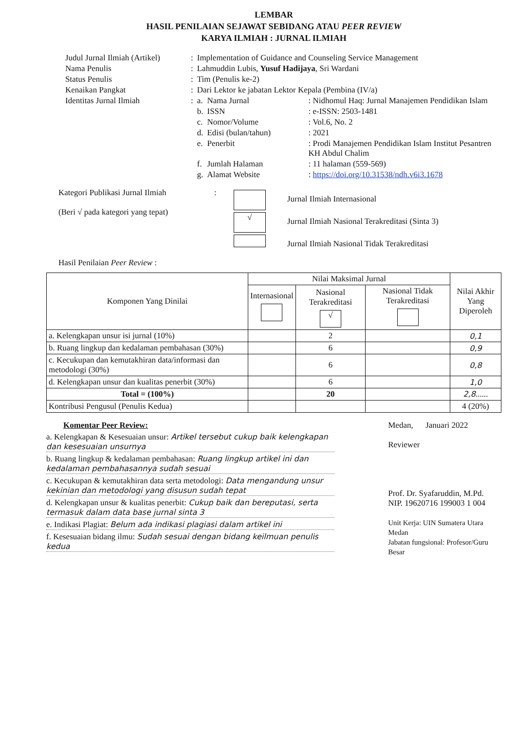LEMBAR
HASIL PENILAIAN SEJAWAT SEBIDANG ATAU PEER REVIEW
KARYA ILMIAH : JURNAL ILMIAH
| Judul Jurnal Ilmiah (Artikel) | : | Implementation of Guidance and Counseling Service Management | | |
| Nama Penulis | : | Lahmuddin Lubis, Yusuf Hadijaya , Sri Wardani | | |
| Status Penulis | : | Tim (Penulis ke-2) | | |
| Kenaikan Pangkat | : | Dari Lektor ke jabatan Lektor Kepala (Pembina (IV/a) | | |
| Identitas Jurnal Ilmiah | : | a. | Nama Jurnal | : Nidhomul Haq: Jurnal Manajemen Pendidikan Islam |
| | | b. | ISSN | : e-ISSN: 2503-1481 |
| | | c. | Nomor/Volume | : Vol.6, No. 2 |
| | | d. | Edisi (bulan/tahun) | : 2021 |
| | | e. | Penerbit | : Prodi Manajemen Pendidikan Islam Institut Pesantren KH Abdul Chalim |
| | | f. | Jumlah Halaman | : 11 halaman (559-569) |
| | | g. | Alamat Website | : https://doi.org/10.31538/ndh.v6i3.1678 |
Kategori Publikasi Jurnal Ilmiah
(Beri √ pada kategori yang tepat)
:
√
Jurnal Ilmiah Internasional
Jurnal Ilmiah Nasional Terakreditasi (Sinta 3)
Jurnal Ilmiah Nasional Tidak Terakreditasi
Hasil Penilaian Peer Review :
| Komponen Yang Dinilai | Nilai Maksimal Jurnal | | | Nilai Akhir Yang Diperoleh |
| --- | --- | --- | --- | --- |
| | Internasional | Nasional Terakreditasi √ | Nasional Tidak Terakreditasi | |
| a. Kelengkapan unsur isi jurnal (10%) | | 2 | | 0,1 |
| b. Ruang lingkup dan kedalaman pembahasan (30%) | | 6 | | 0,9 |
| c. Kecukupan dan kemutakhiran data/informasi dan metodologi (30%) | | 6 | | 0,8 |
| d. Kelengkapan unsur dan kualitas penerbit (30%) | | 6 | | 1,0 |
| Total = (100%) | | 20 | | 2,8 ...... |
| Kontribusi Pengusul (Penulis Kedua) | | | | 4 (20%) |
Komentar Peer Review:
a. Kelengkapan & Kesesuaian unsur: Artikel tersebut cukup baik kelengkapan dan kesesuaian unsurnya
b. Ruang lingkup & kedalaman pembahasan: Ruang lingkup artikel ini dan kedalaman pembahasannya sudah sesuai
c. Kecukupan & kemutakhiran data serta metodologi: Data mengandung unsur kekinian dan metodologi yang disusun sudah tepat
d. Kelengkapan unsur & kualitas penerbit: Cukup baik dan bereputasi, serta termasuk dalam data base jurnal sinta 3
e. Indikasi Plagiat: Belum ada indikasi plagiasi dalam artikel ini
f. Kesesuaian bidang ilmu: Sudah sesuai dengan bidang keilmuan penulis kedua
Medan, Januari 2022
Reviewer
Prof. Dr. Syafaruddin, M.Pd.
NIP. 19620716 199003 1 004
Unit Kerja: UIN Sumatera Utara Medan
Jabatan fungsional: Profesor/Guru Besar